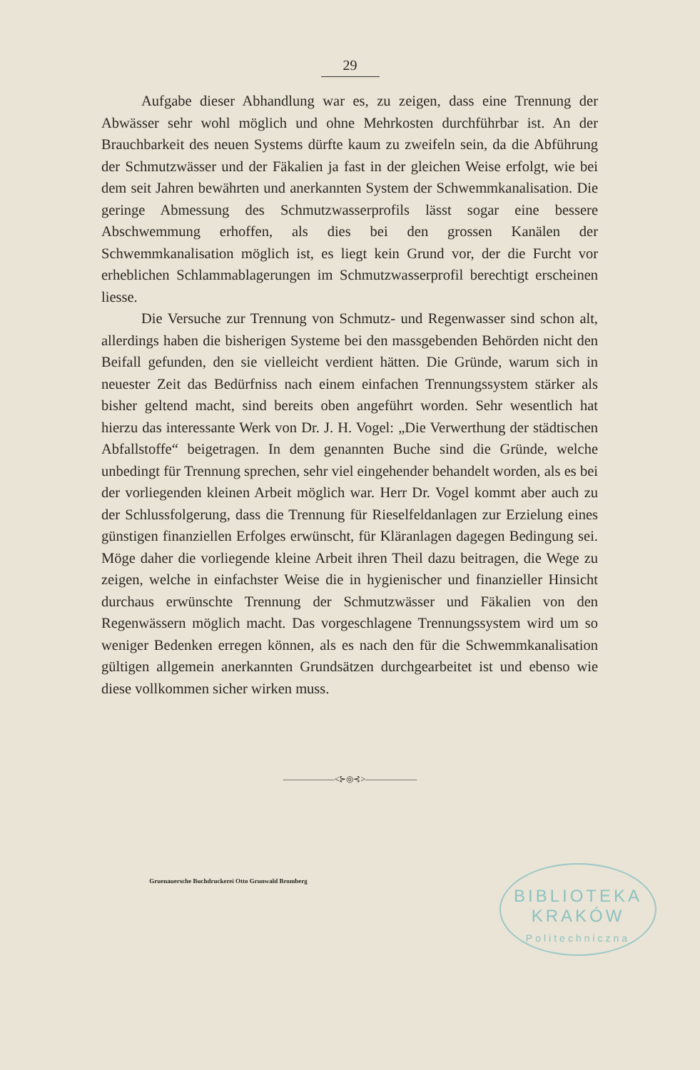29
Aufgabe dieser Abhandlung war es, zu zeigen, dass eine Trennung der Abwässer sehr wohl möglich und ohne Mehrkosten durchführbar ist. An der Brauchbarkeit des neuen Systems dürfte kaum zu zweifeln sein, da die Abführung der Schmutzwässer und der Fäkalien ja fast in der gleichen Weise erfolgt, wie bei dem seit Jahren bewährten und anerkannten System der Schwemmkanalisation. Die geringe Abmessung des Schmutzwasserprofils lässt sogar eine bessere Abschwemmung erhoffen, als dies bei den grossen Kanälen der Schwemmkanalisation möglich ist, es liegt kein Grund vor, der die Furcht vor erheblichen Schlammablagerungen im Schmutzwasserprofil berechtigt erscheinen liesse.
Die Versuche zur Trennung von Schmutz- und Regenwasser sind schon alt, allerdings haben die bisherigen Systeme bei den massgebenden Behörden nicht den Beifall gefunden, den sie vielleicht verdient hätten. Die Gründe, warum sich in neuester Zeit das Bedürfniss nach einem einfachen Trennungssystem stärker als bisher geltend macht, sind bereits oben angeführt worden. Sehr wesentlich hat hierzu das interessante Werk von Dr. J. H. Vogel: „Die Verwerthung der städtischen Abfallstoffe“ beigetragen. In dem genannten Buche sind die Gründe, welche unbedingt für Trennung sprechen, sehr viel eingehender behandelt worden, als es bei der vorliegenden kleinen Arbeit möglich war. Herr Dr. Vogel kommt aber auch zu der Schlussfolgerung, dass die Trennung für Rieselfeldanlagen zur Erzielung eines günstigen finanziellen Erfolges erwünscht, für Kläranlagen dagegen Bedingung sei. Möge daher die vorliegende kleine Arbeit ihren Theil dazu beitragen, die Wege zu zeigen, welche in einfachster Weise die in hygienischer und finanzieller Hinsicht durchaus erwünschte Trennung der Schmutzwässer und Fäkalien von den Regenwässern möglich macht. Das vorgeschlagene Trennungssystem wird um so weniger Bedenken erregen können, als es nach den für die Schwemmkanalisation gültigen allgemein anerkannten Grundsätzen durchgearbeitet ist und ebenso wie diese vollkommen sicher wirken muss.
——————<⊱◎⊰>——————
Gruenauersche Buchdruckerei Otto Grunwald Bromberg
BIBLIOTEKA
KRAKÓW
Politechniczna